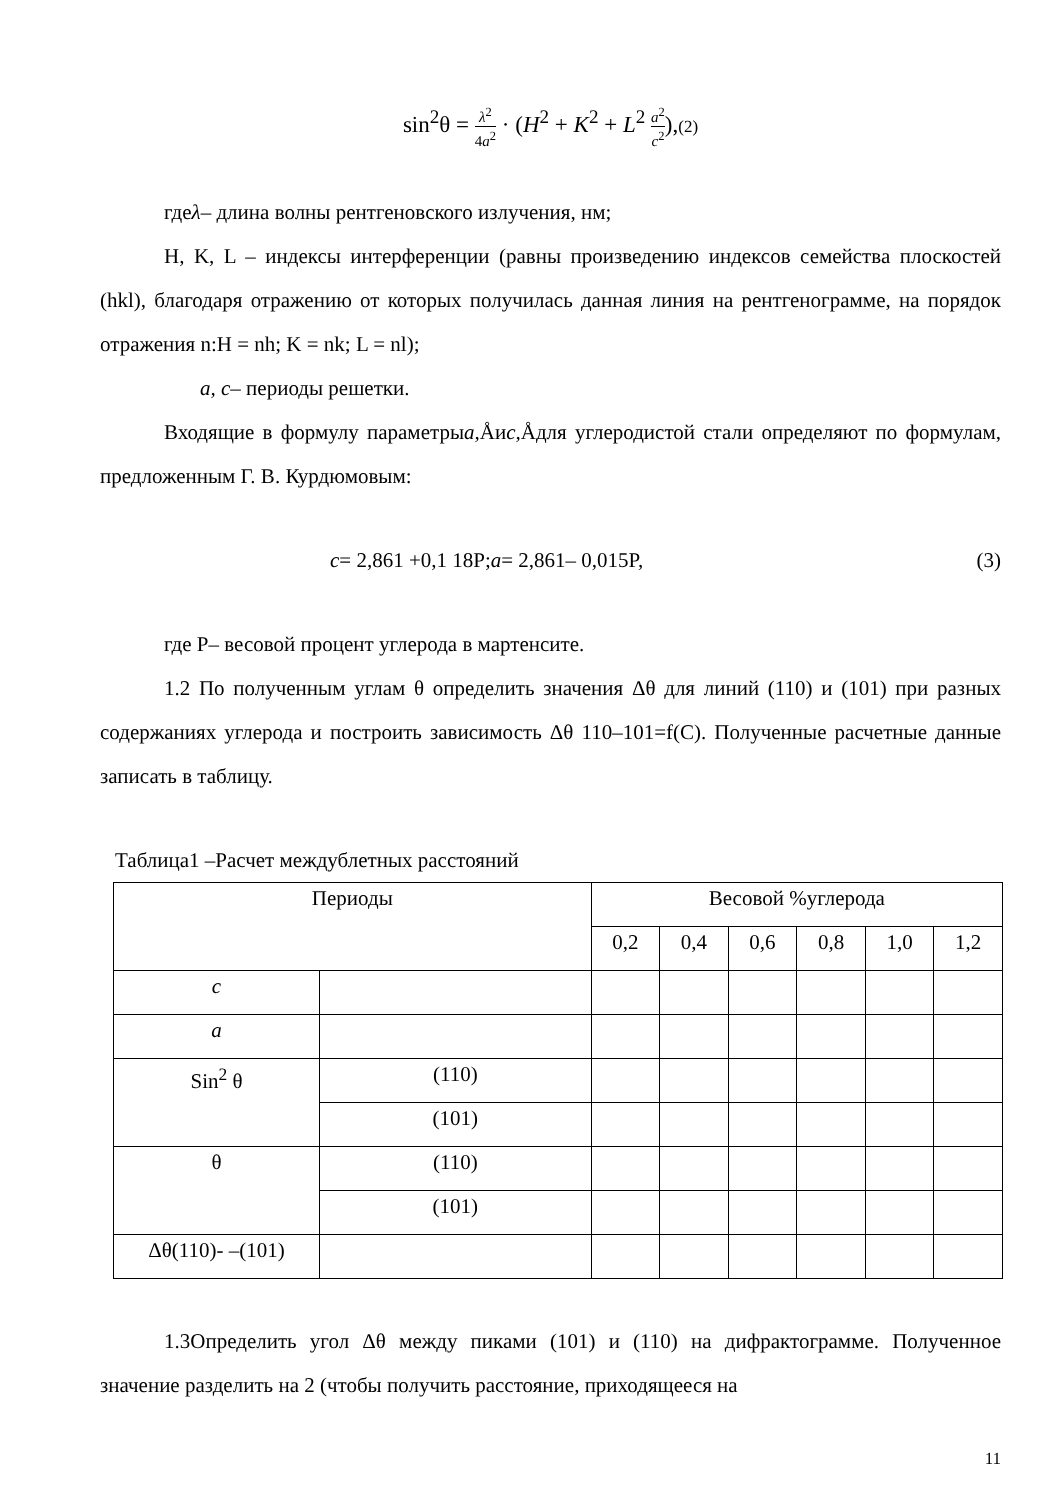sin<sup>2</sup>θ = λ<sup>2</sup> 4a<sup>2</sup> · (H<sup>2</sup> + K<sup>2</sup> + L<sup>2</sup> a<sup>2</sup> c<sup>2</sup>),(2)
гдеλ– длина волны рентгеновского излучения, нм;
H, K, L – индексы интерференции (равны произведению индексов семейства плоскостей (hkl), благодаря отражению от которых получилась данная линия на рентгенограмме, на порядок отражения n:H = nh; K = nk; L = nl);
a, c– периоды решетки.
Входящие в формулу параметрыa, Åиc, Åдля углеродистой стали определяют по формулам, предложенным Г. В. Курдюмовым:
c= 2,861 +0,1 18P;a= 2,861– 0,015P, (3)
где P– весовой процент углерода в мартенсите.
1.2 По полученным углам θ определить значения Δθ для линий (110) и (101) при разных содержаниях углерода и построить зависимость Δθ 110–101=f(C). Полученные расчетные данные записать в таблицу.
Таблица1 –Расчет междублетных расстояний
| Периоды | | Весовой %углерода | | | | | |
| | | 0,2 | 0,4 | 0,6 | 0,8 | 1,0 | 1,2 |
| c | | | | | | | |
| a | | | | | | | |
| Sin<sup>2</sup> θ | (110) | | | | | | |
| | (101) | | | | | | |
| θ | (110) | | | | | | |
| | (101) | | | | | | |
| Δθ(110)- –(101) | | | | | | | |
1.3Определить угол Δθ между пиками (101) и (110) на дифрактограмме. Полученное значение разделить на 2 (чтобы получить расстояние, приходящееся на
11